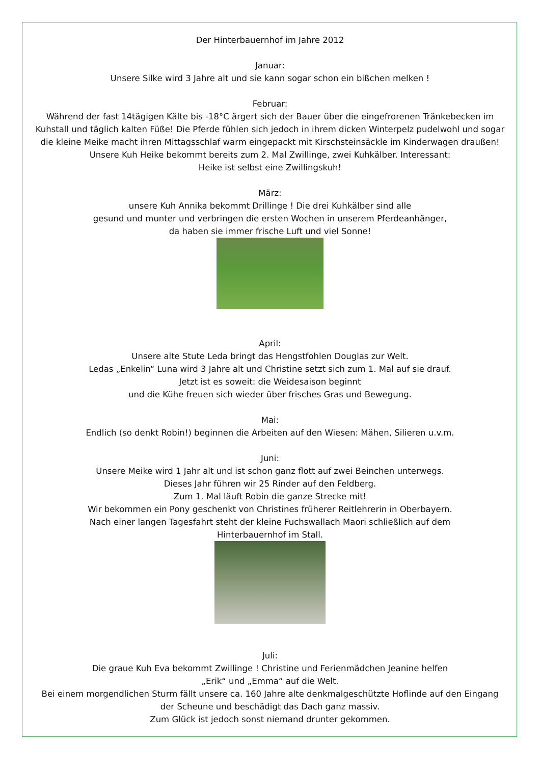Der Hinterbauernhof im Jahre 2012
Januar:
Unsere Silke wird 3 Jahre alt und sie kann sogar schon ein bißchen melken !
Februar:
Während der fast 14tägigen Kälte bis -18°C ärgert sich der Bauer über die eingefrorenen Tränkebecken im
Kuhstall und täglich kalten Füße! Die Pferde fühlen sich jedoch in ihrem dicken Winterpelz pudelwohl und sogar
die kleine Meike macht ihren Mittagsschlaf warm eingepackt mit Kirschsteinsäckle im Kinderwagen draußen!
Unsere Kuh Heike bekommt bereits zum 2. Mal Zwillinge, zwei Kuhkälber. Interessant:
Heike ist selbst eine Zwillingskuh!
März:
unsere Kuh Annika bekommt Drillinge ! Die drei Kuhkälber sind alle
gesund und munter und verbringen die ersten Wochen in unserem Pferdeanhänger,
da haben sie immer frische Luft und viel Sonne!
April:
Unsere alte Stute Leda bringt das Hengstfohlen Douglas zur Welt.
Ledas „Enkelin“ Luna wird 3 Jahre alt und Christine setzt sich zum 1. Mal auf sie drauf.
Jetzt ist es soweit: die Weidesaison beginnt
und die Kühe freuen sich wieder über frisches Gras und Bewegung.
Mai:
Endlich (so denkt Robin!) beginnen die Arbeiten auf den Wiesen: Mähen, Silieren u.v.m.
Juni:
Unsere Meike wird 1 Jahr alt und ist schon ganz flott auf zwei Beinchen unterwegs.
Dieses Jahr führen wir 25 Rinder auf den Feldberg.
Zum 1. Mal läuft Robin die ganze Strecke mit!
Wir bekommen ein Pony geschenkt von Christines früherer Reitlehrerin in Oberbayern.
Nach einer langen Tagesfahrt steht der kleine Fuchswallach Maori schließlich auf dem
Hinterbauernhof im Stall.
Juli:
Die graue Kuh Eva bekommt Zwillinge ! Christine und Ferienmädchen Jeanine helfen
„Erik“ und „Emma“ auf die Welt.
Bei einem morgendlichen Sturm fällt unsere ca. 160 Jahre alte denkmalgeschützte Hoflinde auf den Eingang
der Scheune und beschädigt das Dach ganz massiv.
Zum Glück ist jedoch sonst niemand drunter gekommen.